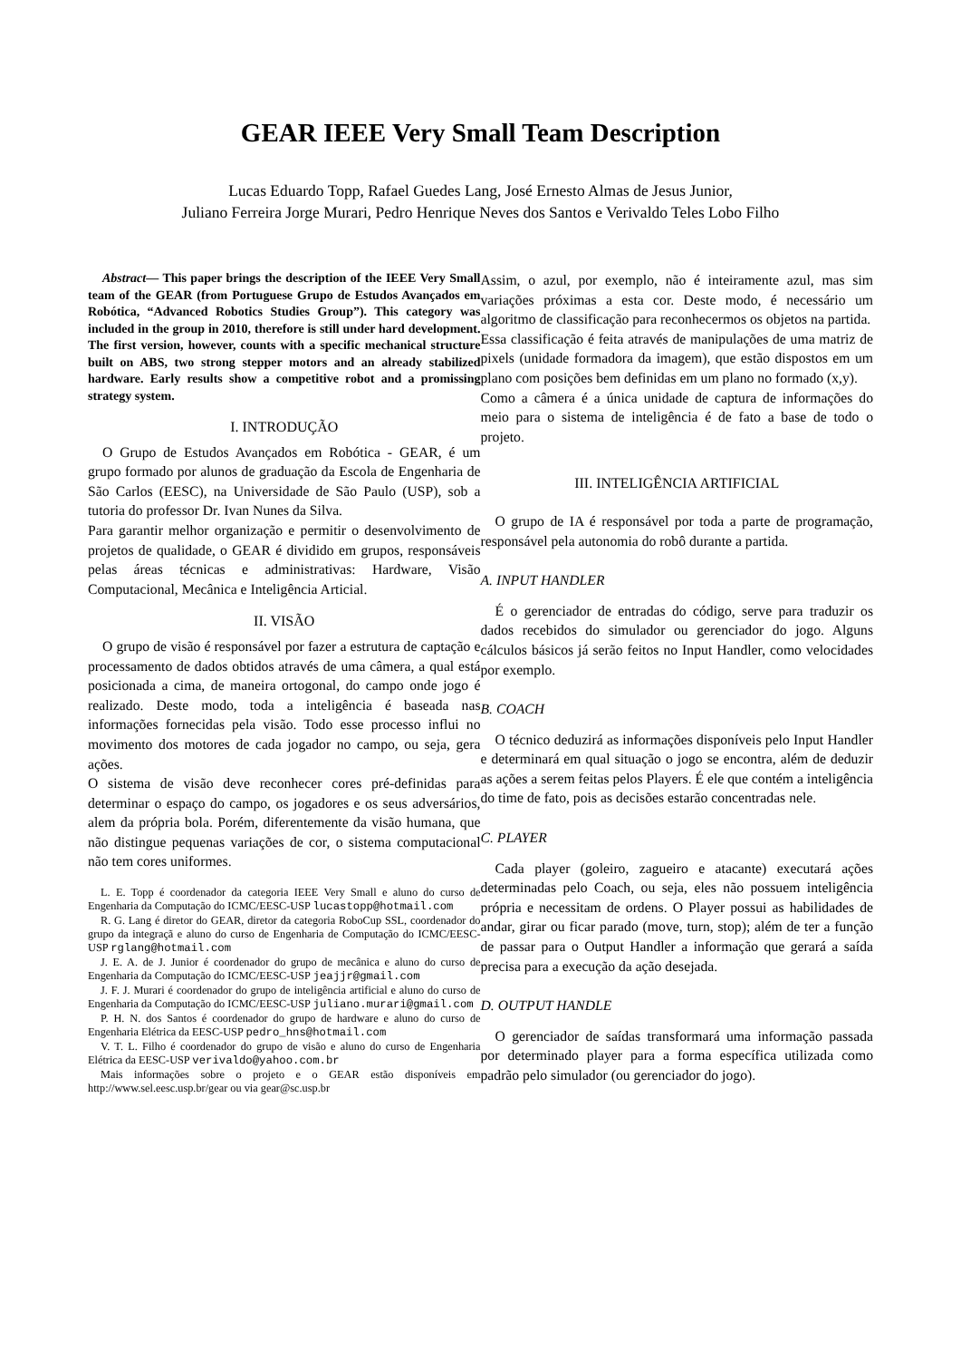GEAR IEEE Very Small Team Description
Lucas Eduardo Topp, Rafael Guedes Lang, José Ernesto Almas de Jesus Junior,
Juliano Ferreira Jorge Murari, Pedro Henrique Neves dos Santos e Verivaldo Teles Lobo Filho
Abstract— This paper brings the description of the IEEE Very Small team of the GEAR (from Portuguese Grupo de Estudos Avançados em Robótica, “Advanced Robotics Studies Group”). This category was included in the group in 2010, therefore is still under hard development. The first version, however, counts with a specific mechanical structure built on ABS, two strong stepper motors and an already stabilized hardware. Early results show a competitive robot and a promissing strategy system.
I. INTRODUÇÃO
O Grupo de Estudos Avançados em Robótica - GEAR, é um grupo formado por alunos de graduação da Escola de Engenharia de São Carlos (EESC), na Universidade de São Paulo (USP), sob a tutoria do professor Dr. Ivan Nunes da Silva.
Para garantir melhor organização e permitir o desenvolvimento de projetos de qualidade, o GEAR é dividido em grupos, responsáveis pelas áreas técnicas e administrativas: Hardware, Visão Computacional, Mecânica e Inteligência Articial.
II. VISÃO
O grupo de visão é responsável por fazer a estrutura de captação e processamento de dados obtidos através de uma câmera, a qual está posicionada a cima, de maneira ortogonal, do campo onde jogo é realizado. Deste modo, toda a inteligência é baseada nas informações fornecidas pela visão. Todo esse processo influi no movimento dos motores de cada jogador no campo, ou seja, gera ações.
O sistema de visão deve reconhecer cores pré-definidas para determinar o espaço do campo, os jogadores e os seus adversários, alem da própria bola. Porém, diferentemente da visão humana, que não distingue pequenas variações de cor, o sistema computacional não tem cores uniformes.
L. E. Topp é coordenador da categoria IEEE Very Small e aluno do curso de Engenharia da Computação do ICMC/EESC-USP lucastopp@hotmail.com
R. G. Lang é diretor do GEAR, diretor da categoria RoboCup SSL, coordenador do grupo da integraçã e aluno do curso de Engenharia de Computação do ICMC/EESC-USP rglang@hotmail.com
J. E. A. de J. Junior é coordenador do grupo de mecânica e aluno do curso de Engenharia da Computação do ICMC/EESC-USP jeajjr@gmail.com
J. F. J. Murari é coordenador do grupo de inteligência artificial e aluno do curso de Engenharia da Computação do ICMC/EESC-USP juliano.murari@gmail.com
P. H. N. dos Santos é coordenador do grupo de hardware e aluno do curso de Engenharia Elétrica da EESC-USP pedro_hns@hotmail.com
V. T. L. Filho é coordenador do grupo de visão e aluno do curso de Engenharia Elétrica da EESC-USP verivaldo@yahoo.com.br
Mais informações sobre o projeto e o GEAR estão disponíveis em http://www.sel.eesc.usp.br/gear ou via gear@sc.usp.br
Assim, o azul, por exemplo, não é inteiramente azul, mas sim variações próximas a esta cor. Deste modo, é necessário um algoritmo de classificação para reconhecermos os objetos na partida.
Essa classificação é feita através de manipulações de uma matriz de pixels (unidade formadora da imagem), que estão dispostos em um plano com posições bem definidas em um plano no formado (x,y).
Como a câmera é a única unidade de captura de informações do meio para o sistema de inteligência é de fato a base de todo o projeto.
III. INTELIGÊNCIA ARTIFICIAL
O grupo de IA é responsável por toda a parte de programação, responsável pela autonomia do robô durante a partida.
A. INPUT HANDLER
É o gerenciador de entradas do código, serve para traduzir os dados recebidos do simulador ou gerenciador do jogo. Alguns cálculos básicos já serão feitos no Input Handler, como velocidades por exemplo.
B. COACH
O técnico deduzirá as informações disponíveis pelo Input Handler e determinará em qual situação o jogo se encontra, além de deduzir as ações a serem feitas pelos Players. É ele que contém a inteligência do time de fato, pois as decisões estarão concentradas nele.
C. PLAYER
Cada player (goleiro, zagueiro e atacante) executará ações determinadas pelo Coach, ou seja, eles não possuem inteligência própria e necessitam de ordens. O Player possui as habilidades de andar, girar ou ficar parado (move, turn, stop); além de ter a função de passar para o Output Handler a informação que gerará a saída precisa para a execução da ação desejada.
D. OUTPUT HANDLE
O gerenciador de saídas transformará uma informação passada por determinado player para a forma específica utilizada como padrão pelo simulador (ou gerenciador do jogo).